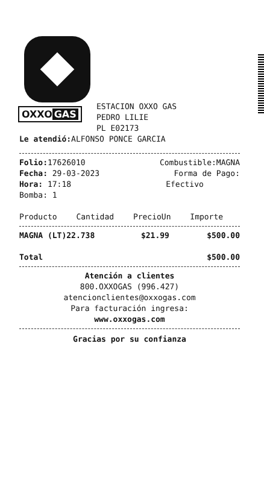OXXO GAS
ESTACION OXXO GAS
PEDRO LILIE
PL E02173
Le atendió: ALFONSO PONCE GARCIA
| Folio: 17626010 | Combustible:MAGNA |
| Fecha: 29-03-2023 | Forma de Pago: |
| Hora: 17:18 | Efectivo |
| Bomba: 1 | |
| Producto | Cantidad | PrecioUn | Importe |
| --- | --- | --- | --- |
| MAGNA (LT)22.738 | $21.99 | $500.00 |
| Total | $500.00 |
Atención a clientes
800.OXXOGAS (996.427)
atencionclientes@oxxogas.com
Para facturación ingresa:
www.oxxogas.com
Gracias por su confianza